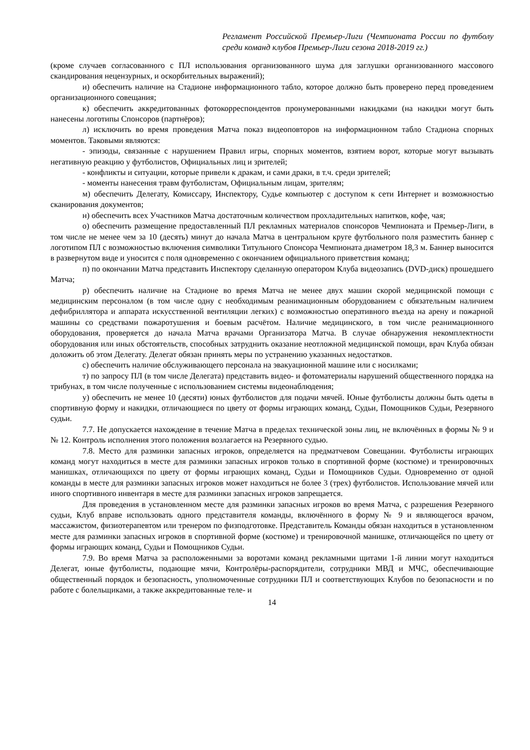Регламент Российской Премьер-Лиги (Чемпионата России по футболу среди команд клубов Премьер-Лиги сезона 2018-2019 гг.)
(кроме случаев согласованного с ПЛ использования организованного шума для заглушки организованного массового скандирования нецензурных, и оскорбительных выражений);
и) обеспечить наличие на Стадионе информационного табло, которое должно быть проверено перед проведением организационного совещания;
к) обеспечить аккредитованных фотокорреспондентов пронумерованными накидками (на накидки могут быть нанесены логотипы Спонсоров (партнёров);
л) исключить во время проведения Матча показ видеоповторов на информационном табло Стадиона спорных моментов. Таковыми являются:
- эпизоды, связанные с нарушением Правил игры, спорных моментов, взятием ворот, которые могут вызывать негативную реакцию у футболистов, Официальных лиц и зрителей;
- конфликты и ситуации, которые привели к дракам, и сами драки, в т.ч. среди зрителей;
- моменты нанесения травм футболистам, Официальным лицам, зрителям;
м) обеспечить Делегату, Комиссару, Инспектору, Судье компьютер с доступом к сети Интернет и возможностью сканирования документов;
н) обеспечить всех Участников Матча достаточным количеством прохладительных напитков, кофе, чая;
о) обеспечить размещение предоставленный ПЛ рекламных материалов спонсоров Чемпионата и Премьер-Лиги, в том числе не менее чем за 10 (десять) минут до начала Матча в центральном круге футбольного поля разместить баннер с логотипом ПЛ с возможностью включения символики Титульного Спонсора Чемпионата диаметром 18,3 м. Баннер выносится в развернутом виде и уносится с поля одновременно с окончанием официального приветствия команд;
п) по окончании Матча представить Инспектору сделанную оператором Клуба видеозапись (DVD-диск) прошедшего Матча;
р) обеспечить наличие на Стадионе во время Матча не менее двух машин скорой медицинской помощи с медицинским персоналом (в том числе одну с необходимым реанимационным оборудованием с обязательным наличием дефибриллятора и аппарата искусственной вентиляции легких) с возможностью оперативного въезда на арену и пожарной машины со средствами пожаротушения и боевым расчётом. Наличие медицинского, в том числе реанимационного оборудования, проверяется до начала Матча врачами Организатора Матча. В случае обнаружения некомплектности оборудования или иных обстоятельств, способных затруднить оказание неотложной медицинской помощи, врач Клуба обязан доложить об этом Делегату. Делегат обязан принять меры по устранению указанных недостатков.
с) обеспечить наличие обслуживающего персонала на эвакуационной машине или с носилками;
т) по запросу ПЛ (в том числе Делегата) представить видео- и фотоматериалы нарушений общественного порядка на трибунах, в том числе полученные с использованием системы видеонаблюдения;
у) обеспечить не менее 10 (десяти) юных футболистов для подачи мячей. Юные футболисты должны быть одеты в спортивную форму и накидки, отличающиеся по цвету от формы играющих команд, Судьи, Помощников Судьи, Резервного судьи.
7.7. Не допускается нахождение в течение Матча в пределах технической зоны лиц, не включённых в формы № 9 и № 12. Контроль исполнения этого положения возлагается на Резервного судью.
7.8. Место для разминки запасных игроков, определяется на предматчевом Совещании. Футболисты играющих команд могут находиться в месте для разминки запасных игроков только в спортивной форме (костюме) и тренировочных манишках, отличающихся по цвету от формы играющих команд, Судьи и Помощников Судьи. Одновременно от одной команды в месте для разминки запасных игроков может находиться не более 3 (трех) футболистов. Использование мячей или иного спортивного инвентаря в месте для разминки запасных игроков запрещается.
Для проведения в установленном месте для разминки запасных игроков во время Матча, с разрешения Резервного судьи, Клуб вправе использовать одного представителя команды, включённого в форму № 9 и являющегося врачом, массажистом, физиотерапевтом или тренером по физподготовке. Представитель Команды обязан находиться в установленном месте для разминки запасных игроков в спортивной форме (костюме) и тренировочной манишке, отличающейся по цвету от формы играющих команд, Судьи и Помощников Судьи.
7.9. Во время Матча за расположенными за воротами команд рекламными щитами 1-й линии могут находиться Делегат, юные футболисты, подающие мячи, Контролёры-распорядители, сотрудники МВД и МЧС, обеспечивающие общественный порядок и безопасность, уполномоченные сотрудники ПЛ и соответствующих Клубов по безопасности и по работе с болельщиками, а также аккредитованные теле- и
14